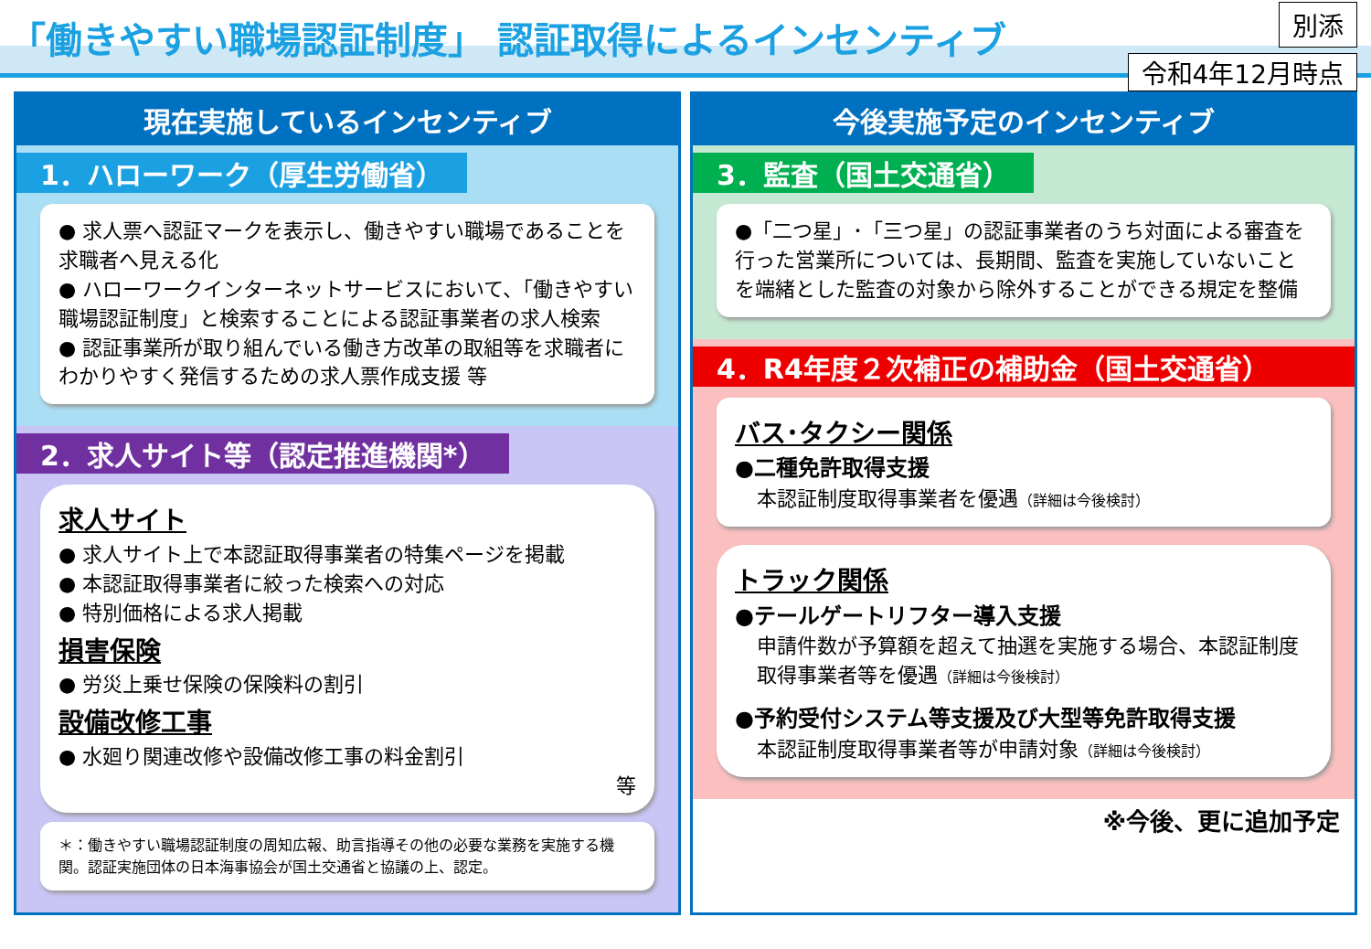「働きやすい職場認証制度」 認証取得によるインセンティブ
別添
令和4年12月時点
現在実施しているインセンティブ
1．ハローワーク（厚生労働省）
● 求人票へ認証マークを表示し、働きやすい職場であることを求職者へ見える化
● ハローワークインターネットサービスにおいて、「働きやすい職場認証制度」と検索することによる認証事業者の求人検索
● 認証事業所が取り組んでいる働き方改革の取組等を求職者にわかりやすく発信するための求人票作成支援 等
2．求人サイト等（認定推進機関*）
求人サイト
● 求人サイト上で本認証取得事業者の特集ページを掲載
● 本認証取得事業者に絞った検索への対応
● 特別価格による求人掲載
損害保険
● 労災上乗せ保険の保険料の割引
設備改修工事
● 水廻り関連改修や設備改修工事の料金割引
等
＊：働きやすい職場認証制度の周知広報、助言指導その他の必要な業務を実施する機関。認証実施団体の日本海事協会が国土交通省と協議の上、認定。
今後実施予定のインセンティブ
3．監査（国土交通省）
●「二つ星」･「三つ星」の認証事業者のうち対面による審査を行った営業所については、長期間、監査を実施していないことを端緒とした監査の対象から除外することができる規定を整備
4．R4年度２次補正の補助金（国土交通省）
バス･タクシー関係
●二種免許取得支援
本認証制度取得事業者を優遇（詳細は今後検討）
トラック関係
●テールゲートリフター導入支援
申請件数が予算額を超えて抽選を実施する場合、本認証制度取得事業者等を優遇（詳細は今後検討）
●予約受付システム等支援及び大型等免許取得支援
本認証制度取得事業者等が申請対象（詳細は今後検討）
※今後、更に追加予定